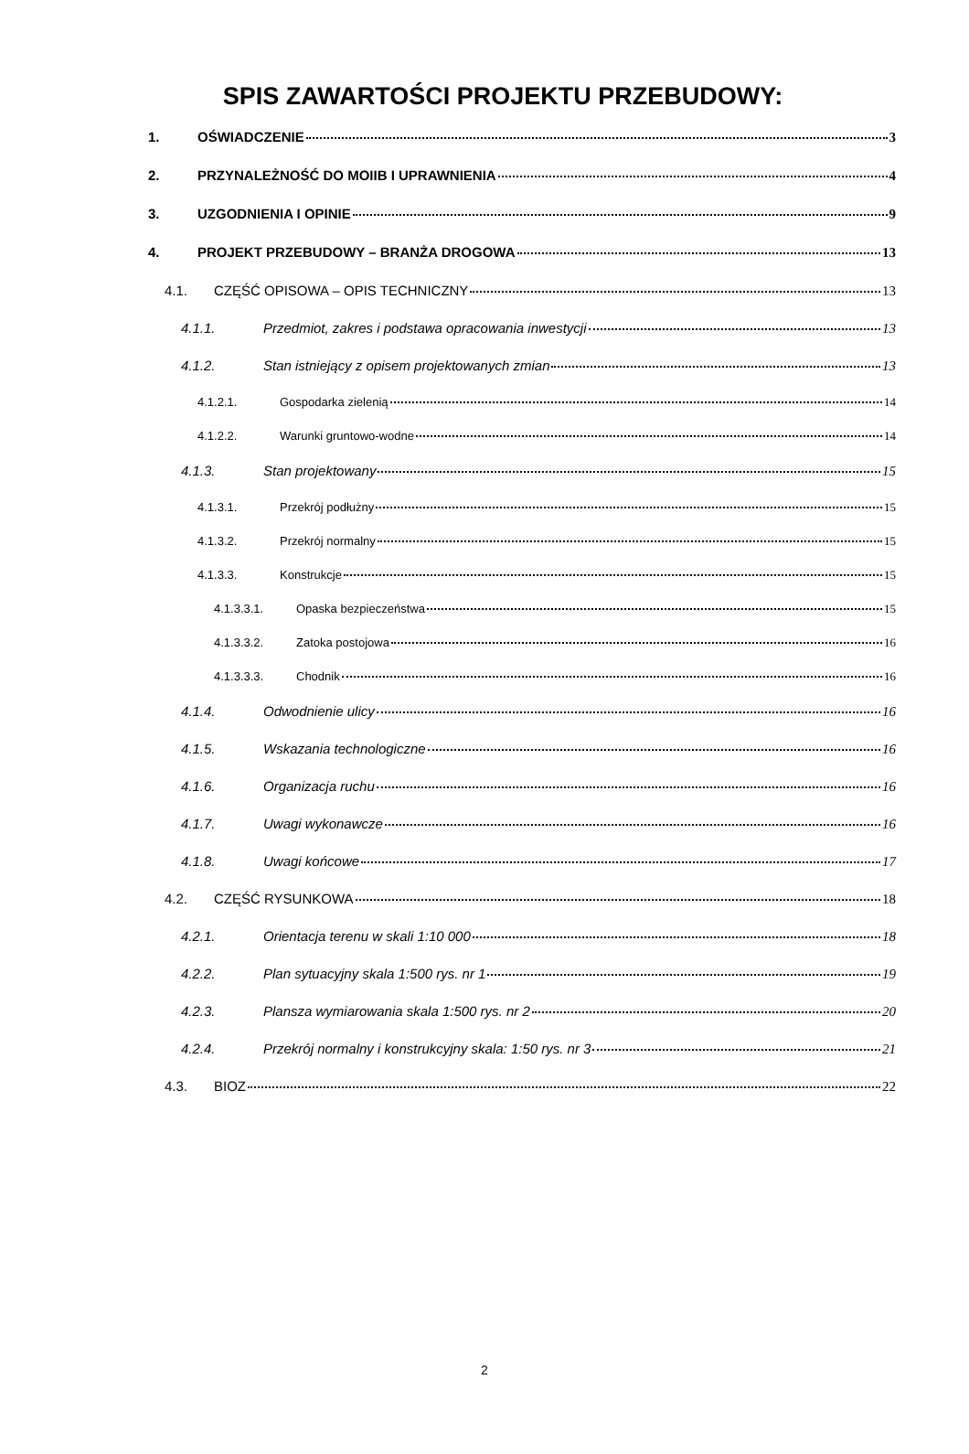SPIS ZAWARTOŚCI PROJEKTU PRZEBUDOWY:
1. OŚWIADCZENIE 3
2. PRZYNALEŻNOŚĆ DO MOIIB I UPRAWNIENIA 4
3. UZGODNIENIA I OPINIE 9
4. PROJEKT PRZEBUDOWY – BRANŻA DROGOWA 13
4.1. CZĘŚĆ OPISOWA – OPIS TECHNICZNY 13
4.1.1. Przedmiot, zakres i podstawa opracowania inwestycji 13
4.1.2. Stan istniejący z opisem projektowanych zmian 13
4.1.2.1. Gospodarka zielenią 14
4.1.2.2. Warunki gruntowo-wodne 14
4.1.3. Stan projektowany 15
4.1.3.1. Przekrój podłużny 15
4.1.3.2. Przekrój normalny 15
4.1.3.3. Konstrukcje 15
4.1.3.3.1. Opaska bezpieczeństwa 15
4.1.3.3.2. Zatoka postojowa 16
4.1.3.3.3. Chodnik 16
4.1.4. Odwodnienie ulicy 16
4.1.5. Wskazania technologiczne 16
4.1.6. Organizacja ruchu 16
4.1.7. Uwagi wykonawcze 16
4.1.8. Uwagi końcowe 17
4.2. CZĘŚĆ RYSUNKOWA 18
4.2.1. Orientacja terenu w skali 1:10 000 18
4.2.2. Plan sytuacyjny skala 1:500 rys. nr 1 19
4.2.3. Plansza wymiarowania skala 1:500 rys. nr 2 20
4.2.4. Przekrój normalny i konstrukcyjny skala: 1:50 rys. nr 3 21
4.3. BIOZ 22
2